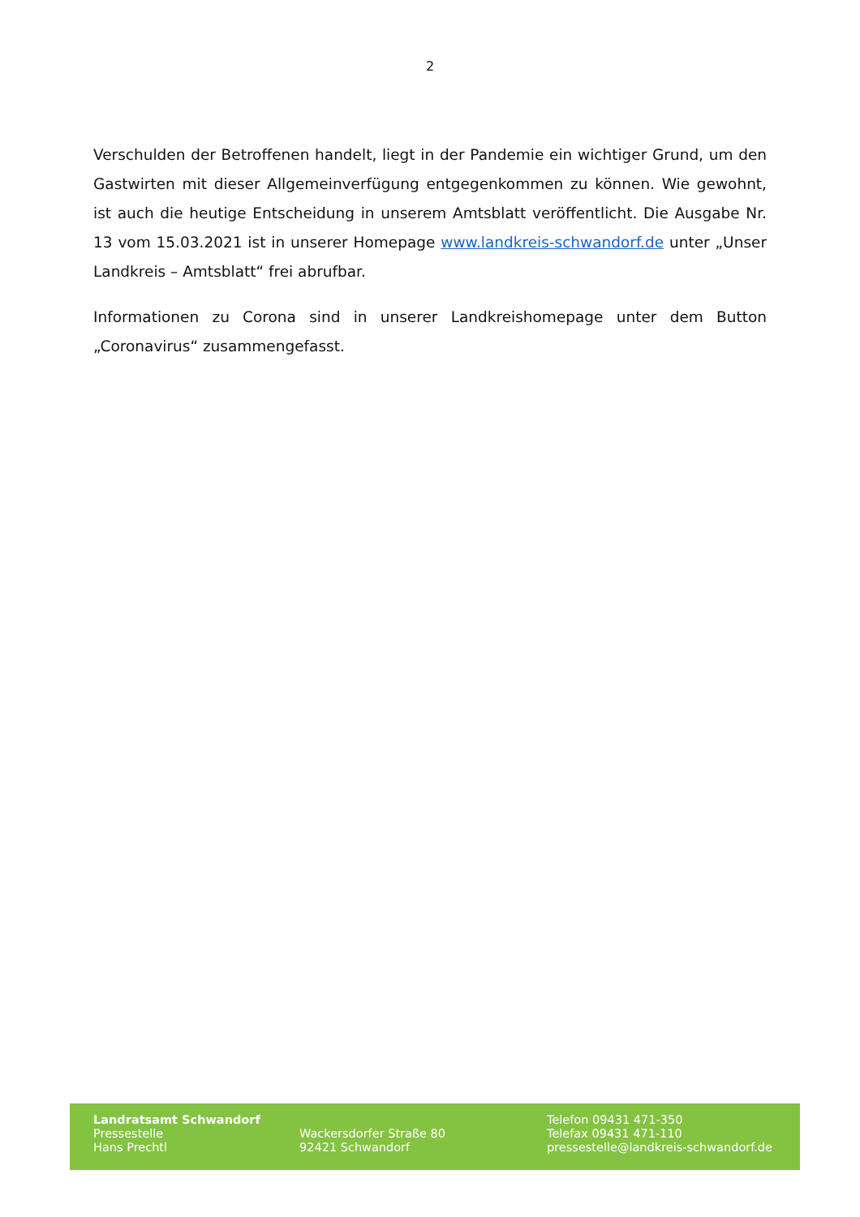2
Verschulden der Betroffenen handelt, liegt in der Pandemie ein wichtiger Grund, um den Gastwirten mit dieser Allgemeinverfügung entgegenkommen zu können. Wie gewohnt, ist auch die heutige Entscheidung in unserem Amtsblatt veröffentlicht. Die Ausgabe Nr. 13 vom 15.03.2021 ist in unserer Homepage www.landkreis-schwandorf.de unter „Unser Landkreis – Amtsblatt“ frei abrufbar.
Informationen zu Corona sind in unserer Landkreishomepage unter dem Button „Coronavirus“ zusammengefasst.
Landratsamt Schwandorf
Pressestelle
Hans Prechtl
Wackersdorfer Straße 80
92421 Schwandorf
Telefon 09431 471-350
Telefax 09431 471-110
pressestelle@landkreis-schwandorf.de